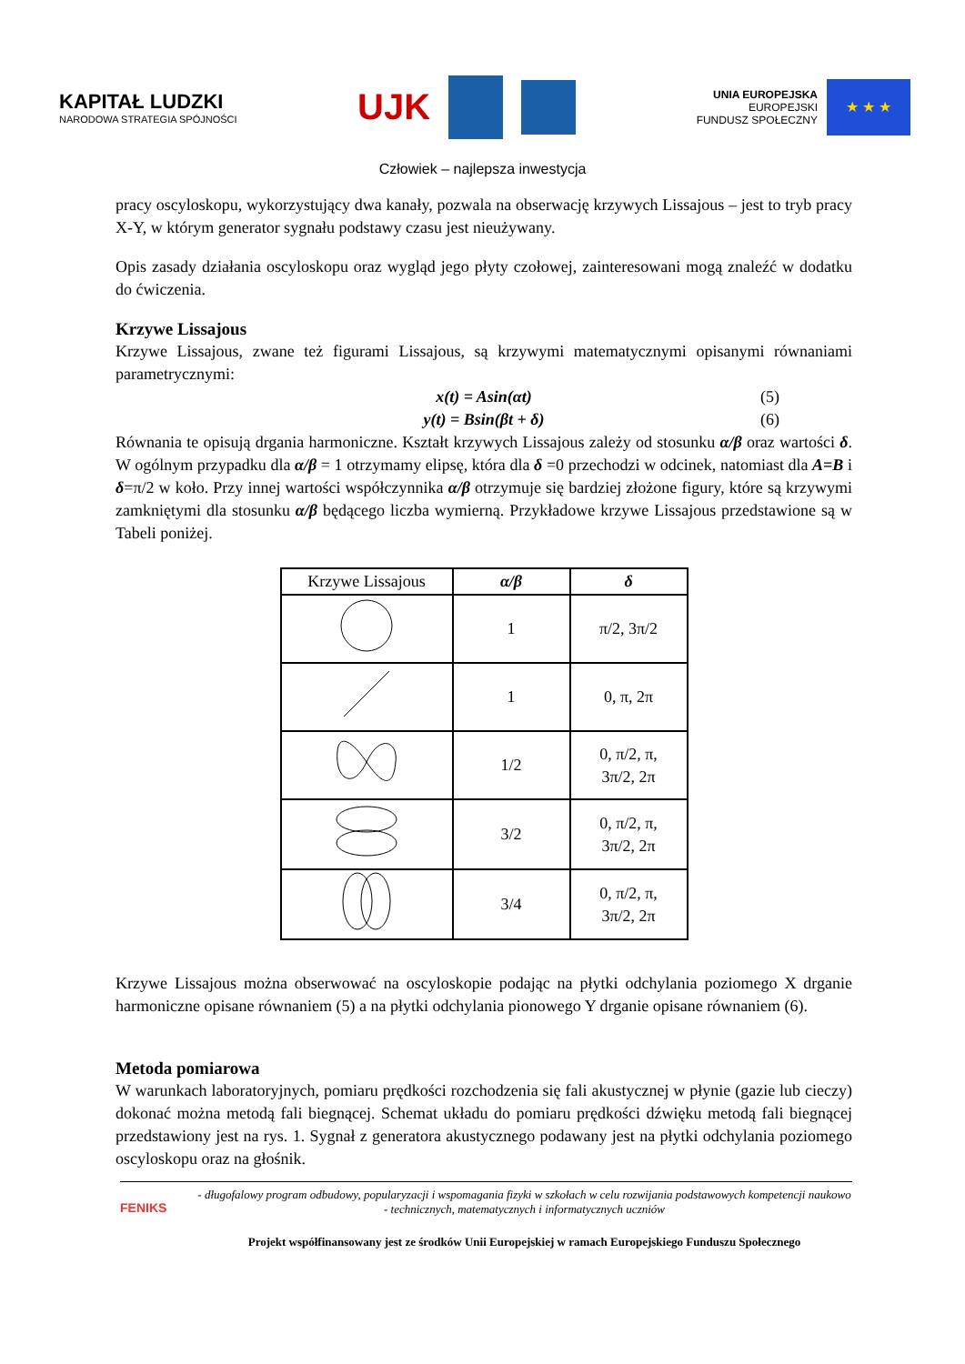KAPITAŁ LUDZKI
NARODOWA STRATEGIA SPÓJNOŚCI
UJK
UNIA EUROPEJSKA
EUROPEJSKI
FUNDUSZ SPOŁECZNY
★ ★ ★
Człowiek – najlepsza inwestycja
pracy oscyloskopu, wykorzystujący dwa kanały, pozwala na obserwację krzywych Lissajous – jest to tryb pracy X-Y, w którym generator sygnału podstawy czasu jest nieużywany.
Opis zasady działania oscyloskopu oraz wygląd jego płyty czołowej, zainteresowani mogą znaleźć w dodatku do ćwiczenia.
Krzywe Lissajous
Krzywe Lissajous, zwane też figurami Lissajous, są krzywymi matematycznymi opisanymi równaniami parametrycznymi:
x(t) = Asin(αt) (5)
y(t) = Bsin(βt + δ) (6)
Równania te opisują drgania harmoniczne. Kształt krzywych Lissajous zależy od stosunku α/β oraz wartości δ. W ogólnym przypadku dla α/β = 1 otrzymamy elipsę, która dla δ =0 przechodzi w odcinek, natomiast dla A=B i δ=π/2 w koło. Przy innej wartości współczynnika α/β otrzymuje się bardziej złożone figury, które są krzywymi zamkniętymi dla stosunku α/β będącego liczba wymierną. Przykładowe krzywe Lissajous przedstawione są w Tabeli poniżej.
| Krzywe Lissajous | α/β | δ |
| --- | --- | --- |
| | 1 | π/2, 3π/2 |
| | 1 | 0, π, 2π |
| | 1/2 | 0, π/2, π, 3π/2, 2π |
| | 3/2 | 0, π/2, π, 3π/2, 2π |
| | 3/4 | 0, π/2, π, 3π/2, 2π |
Krzywe Lissajous można obserwować na oscyloskopie podając na płytki odchylania poziomego X drganie harmoniczne opisane równaniem (5) a na płytki odchylania pionowego Y drganie opisane równaniem (6).
Metoda pomiarowa
W warunkach laboratoryjnych, pomiaru prędkości rozchodzenia się fali akustycznej w płynie (gazie lub cieczy) dokonać można metodą fali biegnącej. Schemat układu do pomiaru prędkości dźwięku metodą fali biegnącej przedstawiony jest na rys. 1. Sygnał z generatora akustycznego podawany jest na płytki odchylania poziomego oscyloskopu oraz na głośnik.
FENIKS
- długofalowy program odbudowy, popularyzacji i wspomagania fizyki w szkołach w celu rozwijania podstawowych kompetencji naukowo - technicznych, matematycznych i informatycznych uczniów
Projekt współfinansowany jest ze środków Unii Europejskiej w ramach Europejskiego Funduszu Społecznego